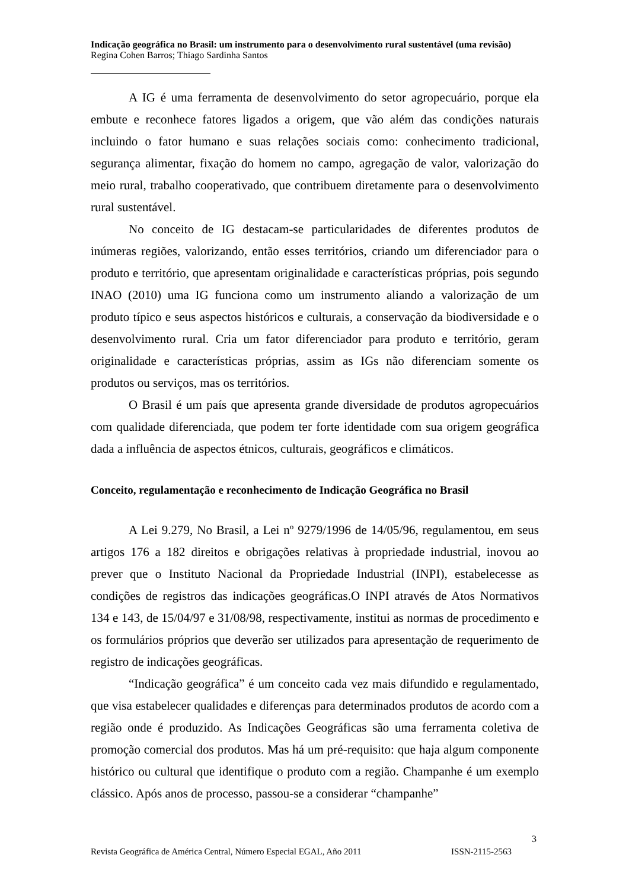Indicação geográfica no Brasil: um instrumento para o desenvolvimento rural sustentável (uma revisão)
Regina Cohen Barros; Thiago Sardinha Santos
A IG é uma ferramenta de desenvolvimento do setor agropecuário, porque ela embute e reconhece fatores ligados a origem, que vão além das condições naturais incluindo o fator humano e suas relações sociais como: conhecimento tradicional, segurança alimentar, fixação do homem no campo, agregação de valor, valorização do meio rural, trabalho cooperativado, que contribuem diretamente para o desenvolvimento rural sustentável.
No conceito de IG destacam-se particularidades de diferentes produtos de inúmeras regiões, valorizando, então esses territórios, criando um diferenciador para o produto e território, que apresentam originalidade e características próprias, pois segundo INAO (2010) uma IG funciona como um instrumento aliando a valorização de um produto típico e seus aspectos históricos e culturais, a conservação da biodiversidade e o desenvolvimento rural. Cria um fator diferenciador para produto e território, geram originalidade e características próprias, assim as IGs não diferenciam somente os produtos ou serviços, mas os territórios.
O Brasil é um país que apresenta grande diversidade de produtos agropecuários com qualidade diferenciada, que podem ter forte identidade com sua origem geográfica dada a influência de aspectos étnicos, culturais, geográficos e climáticos.
Conceito, regulamentação e reconhecimento de Indicação Geográfica no Brasil
A Lei 9.279, No Brasil, a Lei nº 9279/1996 de 14/05/96, regulamentou, em seus artigos 176 a 182 direitos e obrigações relativas à propriedade industrial, inovou ao prever que o Instituto Nacional da Propriedade Industrial (INPI), estabelecesse as condições de registros das indicações geográficas.O INPI através de Atos Normativos 134 e 143, de 15/04/97 e 31/08/98, respectivamente, institui as normas de procedimento e os formulários próprios que deverão ser utilizados para apresentação de requerimento de registro de indicações geográficas.
“Indicação geográfica” é um conceito cada vez mais difundido e regulamentado, que visa estabelecer qualidades e diferenças para determinados produtos de acordo com a região onde é produzido. As Indicações Geográficas são uma ferramenta coletiva de promoção comercial dos produtos. Mas há um pré-requisito: que haja algum componente histórico ou cultural que identifique o produto com a região. Champanhe é um exemplo clássico. Após anos de processo, passou-se a considerar “champanhe”
3
Revista Geográfica de América Central, Número Especial EGAL, Año 2011 ISSN-2115-2563